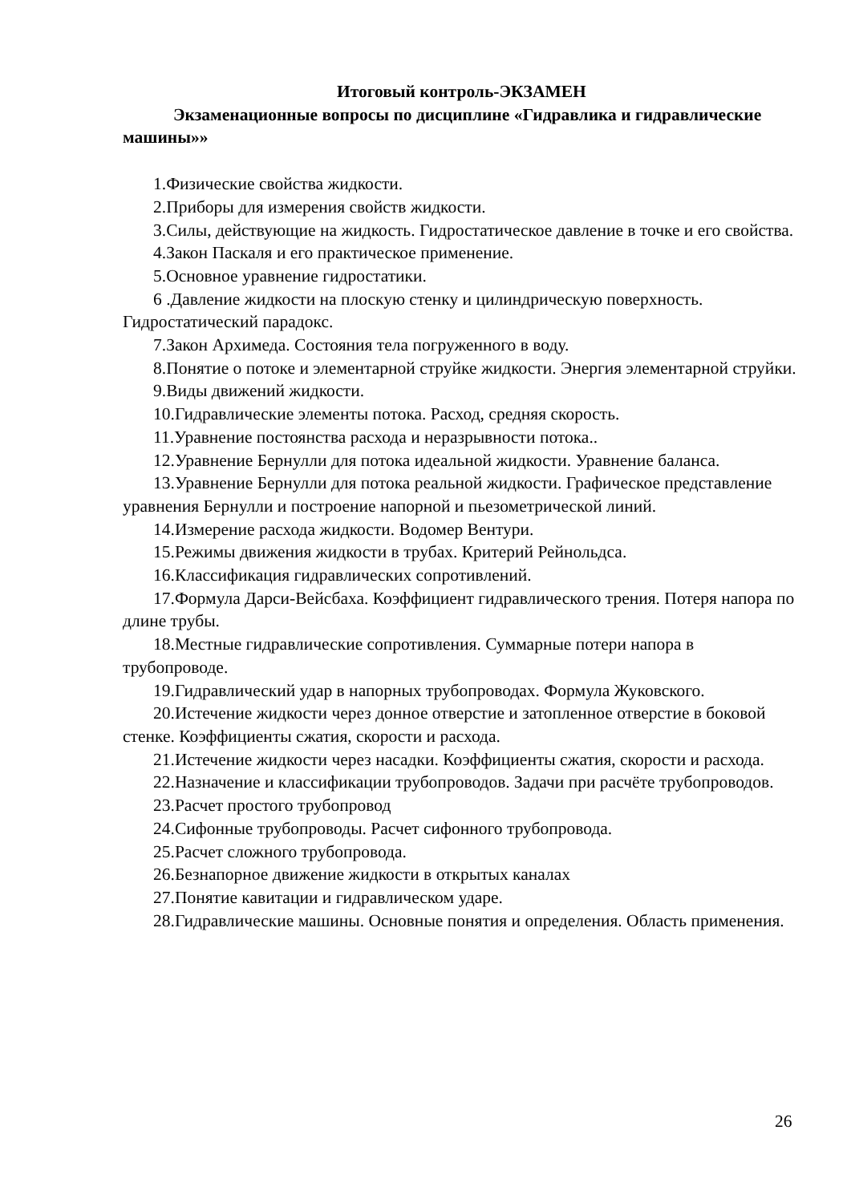Итоговый контроль-ЭКЗАМЕН
Экзаменационные вопросы по дисциплине «Гидравлика и гидравлические машины»»
1.Физические свойства жидкости.
2.Приборы для измерения свойств жидкости.
3.Силы, действующие на жидкость. Гидростатическое давление в точке и его свойства.
4.Закон Паскаля и его практическое применение.
5.Основное уравнение гидростатики.
6 .Давление жидкости на плоскую стенку и цилиндрическую поверхность. Гидростатический парадокс.
7.Закон Архимеда. Состояния тела погруженного в воду.
8.Понятие о потоке и элементарной струйке жидкости. Энергия элементарной струйки.
9.Виды движений жидкости.
10.Гидравлические элементы потока. Расход, средняя скорость.
11.Уравнение постоянства расхода и неразрывности потока..
12.Уравнение Бернулли для потока идеальной жидкости. Уравнение баланса.
13.Уравнение Бернулли для потока реальной жидкости. Графическое представление уравнения Бернулли и построение напорной и пьезометрической линий.
14.Измерение расхода жидкости. Водомер Вентури.
15.Режимы движения жидкости в трубах. Критерий Рейнольдса.
16.Классификация гидравлических сопротивлений.
17.Формула Дарси-Вейсбаха. Коэффициент гидравлического трения. Потеря напора по длине трубы.
18.Местные гидравлические сопротивления. Суммарные потери напора в трубопроводе.
19.Гидравлический удар в напорных трубопроводах. Формула Жуковского.
20.Истечение жидкости через донное отверстие и затопленное отверстие в боковой стенке. Коэффициенты сжатия, скорости и расхода.
21.Истечение жидкости через насадки. Коэффициенты сжатия, скорости и расхода.
22.Назначение и классификации трубопроводов. Задачи при расчёте трубопроводов.
23.Расчет простого трубопровод
24.Сифонные трубопроводы. Расчет сифонного трубопровода.
25.Расчет сложного трубопровода.
26.Безнапорное движение жидкости в открытых каналах
27.Понятие кавитации и гидравлическом ударе.
28.Гидравлические машины. Основные понятия и определения. Область применения.
26